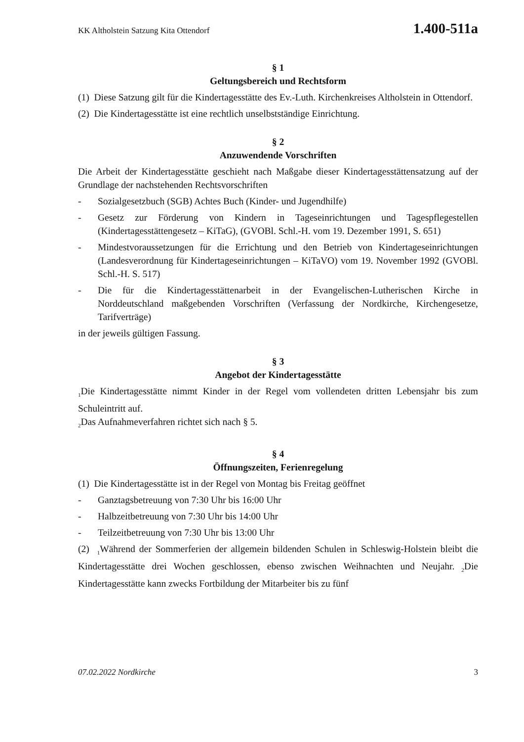KK Altholstein Satzung Kita Ottendorf 1.400-511a
§ 1
Geltungsbereich und Rechtsform
(1) Diese Satzung gilt für die Kindertagesstätte des Ev.-Luth. Kirchenkreises Altholstein in Ottendorf.
(2) Die Kindertagesstätte ist eine rechtlich unselbstständige Einrichtung.
§ 2
Anzuwendende Vorschriften
Die Arbeit der Kindertagesstätte geschieht nach Maßgabe dieser Kindertagesstättensatzung auf der Grundlage der nachstehenden Rechtsvorschriften
- Sozialgesetzbuch (SGB) Achtes Buch (Kinder- und Jugendhilfe)
- Gesetz zur Förderung von Kindern in Tageseinrichtungen und Tagespflegestellen (Kindertagesstättengesetz – KiTaG), (GVOBl. Schl.-H. vom 19. Dezember 1991, S. 651)
- Mindestvoraussetzungen für die Errichtung und den Betrieb von Kindertageseinrichtungen (Landesverordnung für Kindertageseinrichtungen – KiTaVO) vom 19. November 1992 (GVOBl. Schl.-H. S. 517)
- Die für die Kindertagesstättenarbeit in der Evangelischen-Lutherischen Kirche in Norddeutschland maßgebenden Vorschriften (Verfassung der Nordkirche, Kirchengesetze, Tarifverträge)
in der jeweils gültigen Fassung.
§ 3
Angebot der Kindertagesstätte
<sub>1</sub>Die Kindertagesstätte nimmt Kinder in der Regel vom vollendeten dritten Lebensjahr bis zum Schuleintritt auf.
<sub>2</sub>Das Aufnahmeverfahren richtet sich nach § 5.
§ 4
Öffnungszeiten, Ferienregelung
(1) Die Kindertagesstätte ist in der Regel von Montag bis Freitag geöffnet
- Ganztagsbetreuung von 7:30 Uhr bis 16:00 Uhr
- Halbzeitbetreuung von 7:30 Uhr bis 14:00 Uhr
- Teilzeitbetreuung von 7:30 Uhr bis 13:00 Uhr
(2) <sub>1</sub>Während der Sommerferien der allgemein bildenden Schulen in Schleswig-Holstein bleibt die Kindertagesstätte drei Wochen geschlossen, ebenso zwischen Weihnachten und Neujahr. <sub>2</sub>Die Kindertagesstätte kann zwecks Fortbildung der Mitarbeiter bis zu fünf
07.02.2022 Nordkirche 3